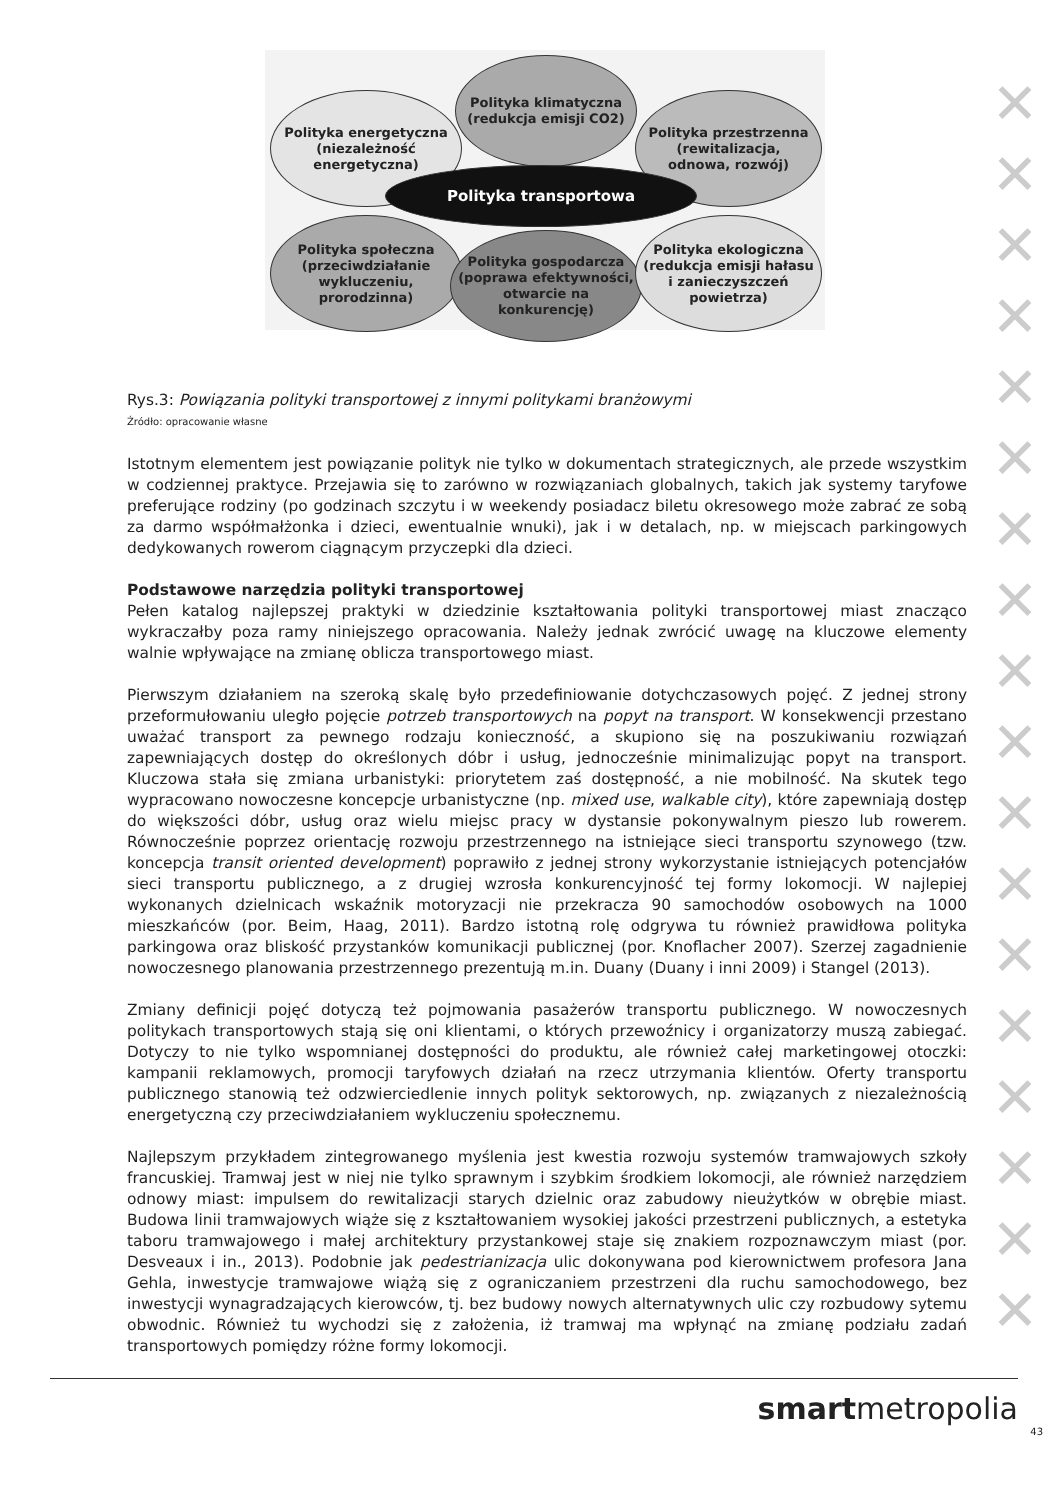✕
✕
✕
✕
✕
✕
✕
✕
✕
✕
✕
✕
✕
✕
✕
✕
✕
✕
Polityka klimatyczna
(redukcja emisji CO2)
Polityka energetyczna
(niezależność
energetyczna)
Polityka przestrzenna
(rewitalizacja,
odnowa, rozwój)
Polityka transportowa
Polityka społeczna
(przeciwdziałanie
wykluczeniu,
prorodzinna)
Polityka gospodarcza
(poprawa efektywności,
otwarcie na
konkurencję)
Polityka ekologiczna
(redukcja emisji hałasu
i zanieczyszczeń
powietrza)
Rys.3: Powiązania polityki transportowej z innymi politykami branżowymi
Źródło: opracowanie własne
Istotnym elementem jest powiązanie polityk nie tylko w dokumentach strategicznych, ale przede wszystkim w codziennej praktyce. Przejawia się to zarówno w rozwiązaniach globalnych, takich jak systemy taryfowe preferujące rodziny (po godzinach szczytu i w weekendy posiadacz biletu okresowego może zabrać ze sobą za darmo współmałżonka i dzieci, ewentualnie wnuki), jak i w detalach, np. w miejscach parkingowych dedykowanych rowerom ciągnącym przyczepki dla dzieci.
Podstawowe narzędzia polityki transportowej
Pełen katalog najlepszej praktyki w dziedzinie kształtowania polityki transportowej miast znacząco wykraczałby poza ramy niniejszego opracowania. Należy jednak zwrócić uwagę na kluczowe elementy walnie wpływające na zmianę oblicza transportowego miast.
Pierwszym działaniem na szeroką skalę było przedefiniowanie dotychczasowych pojęć. Z jednej strony przeformułowaniu uległo pojęcie potrzeb transportowych na popyt na transport. W konsekwencji przestano uważać transport za pewnego rodzaju konieczność, a skupiono się na poszukiwaniu rozwiązań zapewniających dostęp do określonych dóbr i usług, jednocześnie minimalizując popyt na transport. Kluczowa stała się zmiana urbanistyki: priorytetem zaś dostępność, a nie mobilność. Na skutek tego wypracowano nowoczesne koncepcje urbanistyczne (np. mixed use, walkable city), które zapewniają dostęp do większości dóbr, usług oraz wielu miejsc pracy w dystansie pokonywalnym pieszo lub rowerem. Równocześnie poprzez orientację rozwoju przestrzennego na istniejące sieci transportu szynowego (tzw. koncepcja transit oriented development) poprawiło z jednej strony wykorzystanie istniejących potencjałów sieci transportu publicznego, a z drugiej wzrosła konkurencyjność tej formy lokomocji. W najlepiej wykonanych dzielnicach wskaźnik motoryzacji nie przekracza 90 samochodów osobowych na 1000 mieszkańców (por. Beim, Haag, 2011). Bardzo istotną rolę odgrywa tu również prawidłowa polityka parkingowa oraz bliskość przystanków komunikacji publicznej (por. Knoflacher 2007). Szerzej zagadnienie nowoczesnego planowania przestrzennego prezentują m.in. Duany (Duany i inni 2009) i Stangel (2013).
Zmiany definicji pojęć dotyczą też pojmowania pasażerów transportu publicznego. W nowoczesnych politykach transportowych stają się oni klientami, o których przewoźnicy i organizatorzy muszą zabiegać. Dotyczy to nie tylko wspomnianej dostępności do produktu, ale również całej marketingowej otoczki: kampanii reklamowych, promocji taryfowych działań na rzecz utrzymania klientów. Oferty transportu publicznego stanowią też odzwierciedlenie innych polityk sektorowych, np. związanych z niezależnością energetyczną czy przeciwdziałaniem wykluczeniu społecznemu.
Najlepszym przykładem zintegrowanego myślenia jest kwestia rozwoju systemów tramwajowych szkoły francuskiej. Tramwaj jest w niej nie tylko sprawnym i szybkim środkiem lokomocji, ale również narzędziem odnowy miast: impulsem do rewitalizacji starych dzielnic oraz zabudowy nieużytków w obrębie miast. Budowa linii tramwajowych wiąże się z kształtowaniem wysokiej jakości przestrzeni publicznych, a estetyka taboru tramwajowego i małej architektury przystankowej staje się znakiem rozpoznawczym miast (por. Desveaux i in., 2013). Podobnie jak pedestrianizacja ulic dokonywana pod kierownictwem profesora Jana Gehla, inwestycje tramwajowe wiążą się z ograniczaniem przestrzeni dla ruchu samochodowego, bez inwestycji wynagradzających kierowców, tj. bez budowy nowych alternatywnych ulic czy rozbudowy sytemu obwodnic. Również tu wychodzi się z założenia, iż tramwaj ma wpłynąć na zmianę podziału zadań transportowych pomiędzy różne formy lokomocji.
smartmetropolia
43